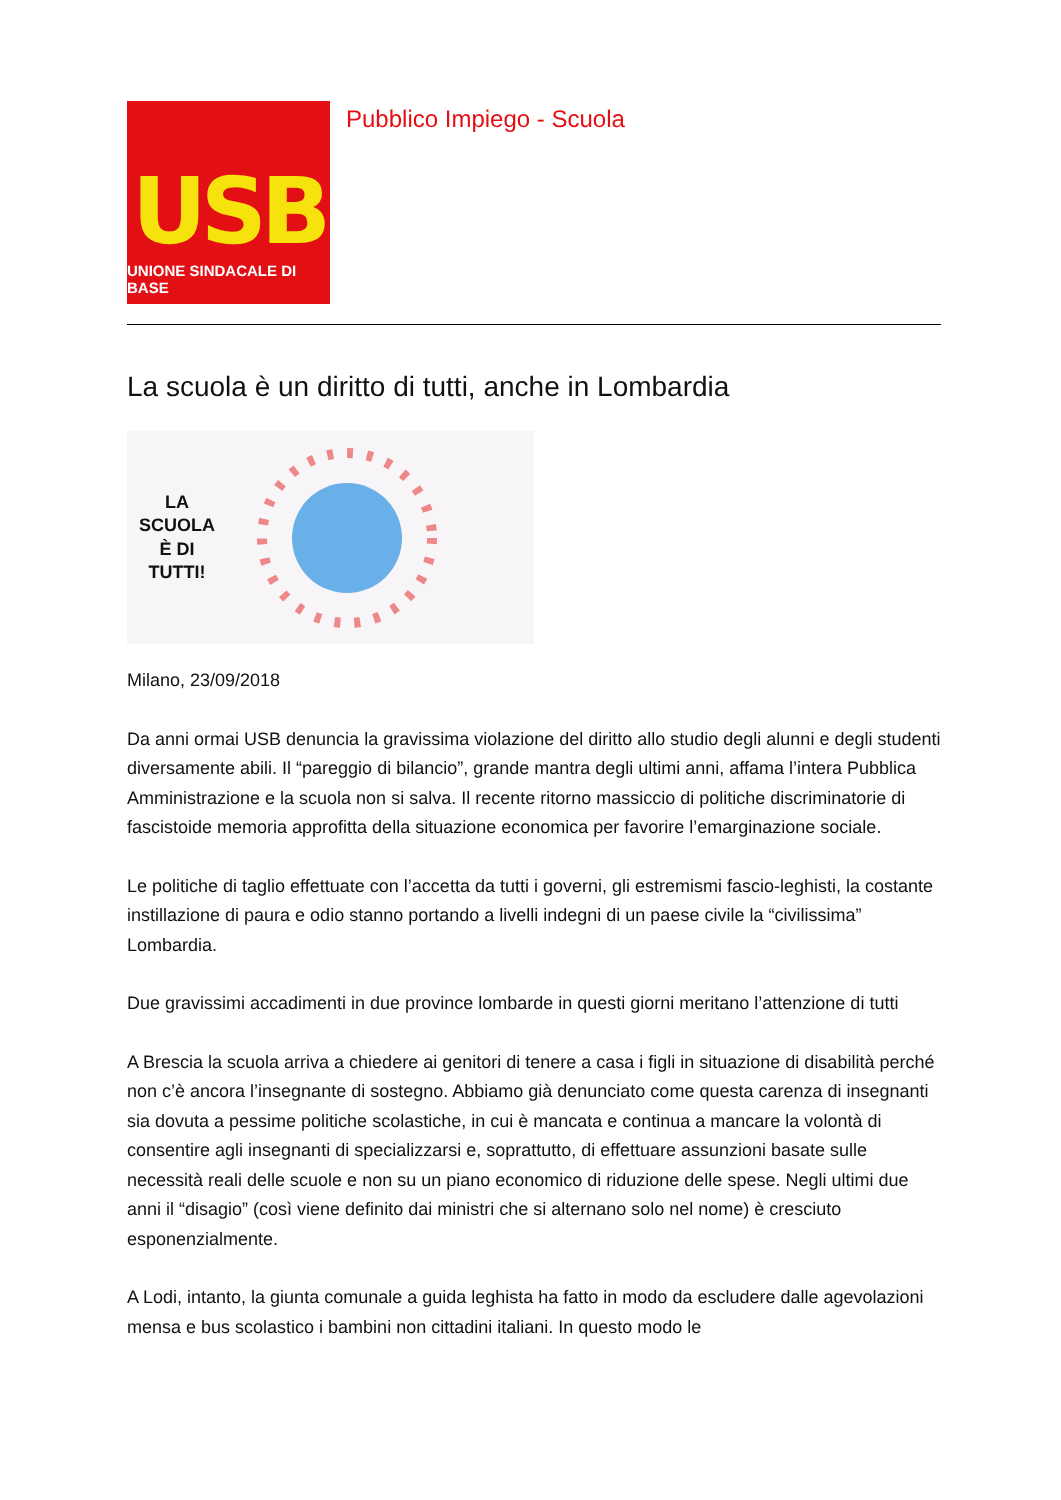USB
UNIONE SINDACALE DI BASE
Pubblico Impiego - Scuola
La scuola è un diritto di tutti, anche in Lombardia
LA
SCUOLA
È DI
TUTTI!
Milano, 23/09/2018
Da anni ormai USB denuncia la gravissima violazione del diritto allo studio degli alunni e degli studenti diversamente abili. Il “pareggio di bilancio”, grande mantra degli ultimi anni, affama l’intera Pubblica Amministrazione e la scuola non si salva. Il recente ritorno massiccio di politiche discriminatorie di fascistoide memoria approfitta della situazione economica per favorire l’emarginazione sociale.
Le politiche di taglio effettuate con l’accetta da tutti i governi, gli estremismi fascio-leghisti, la costante instillazione di paura e odio stanno portando a livelli indegni di un paese civile la “civilissima” Lombardia.
Due gravissimi accadimenti in due province lombarde in questi giorni meritano l’attenzione di tutti
A Brescia la scuola arriva a chiedere ai genitori di tenere a casa i figli in situazione di disabilità perché non c’è ancora l’insegnante di sostegno. Abbiamo già denunciato come questa carenza di insegnanti sia dovuta a pessime politiche scolastiche, in cui è mancata e continua a mancare la volontà di consentire agli insegnanti di specializzarsi e, soprattutto, di effettuare assunzioni basate sulle necessità reali delle scuole e non su un piano economico di riduzione delle spese. Negli ultimi due anni il “disagio” (così viene definito dai ministri che si alternano solo nel nome) è cresciuto esponenzialmente.
A Lodi, intanto, la giunta comunale a guida leghista ha fatto in modo da escludere dalle agevolazioni mensa e bus scolastico i bambini non cittadini italiani. In questo modo le